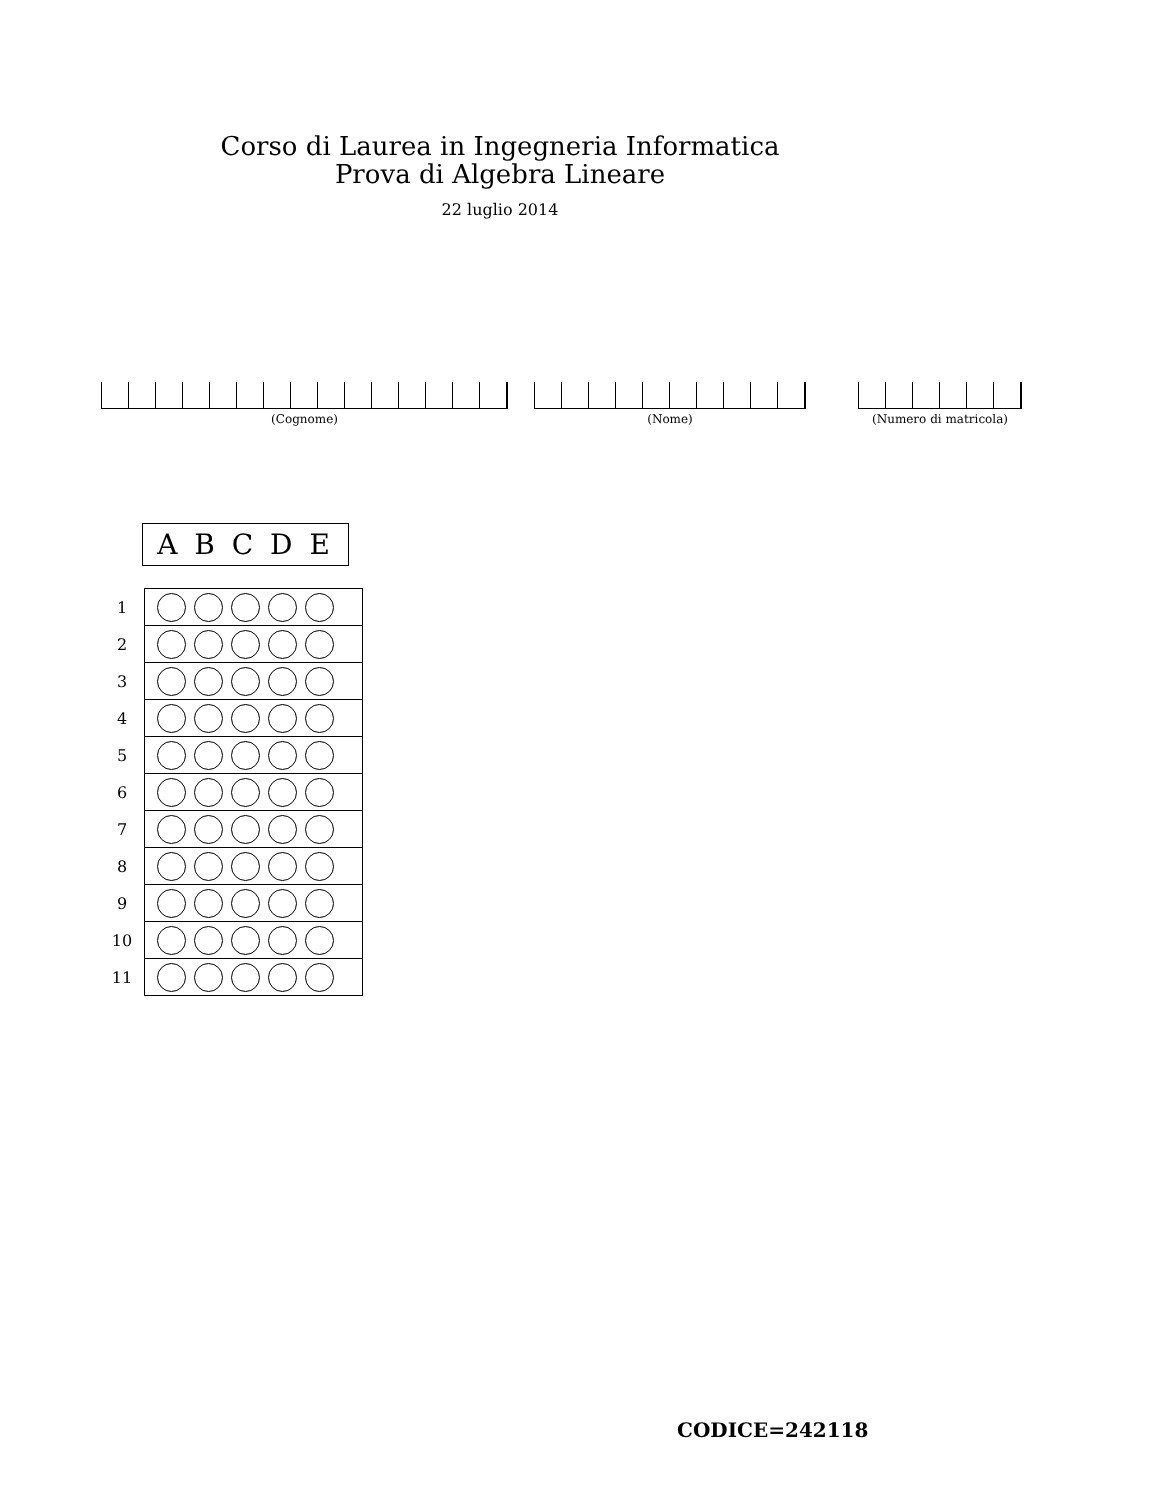Corso di Laurea in Ingegneria Informatica
Prova di Algebra Lineare
22 luglio 2014
(Cognome) (Nome) (Numero di matricola)
A B C D E
| 1 | |
| 2 | |
| 3 | |
| 4 | |
| 5 | |
| 6 | |
| 7 | |
| 8 | |
| 9 | |
| 10 | |
| 11 | |
CODICE=242118